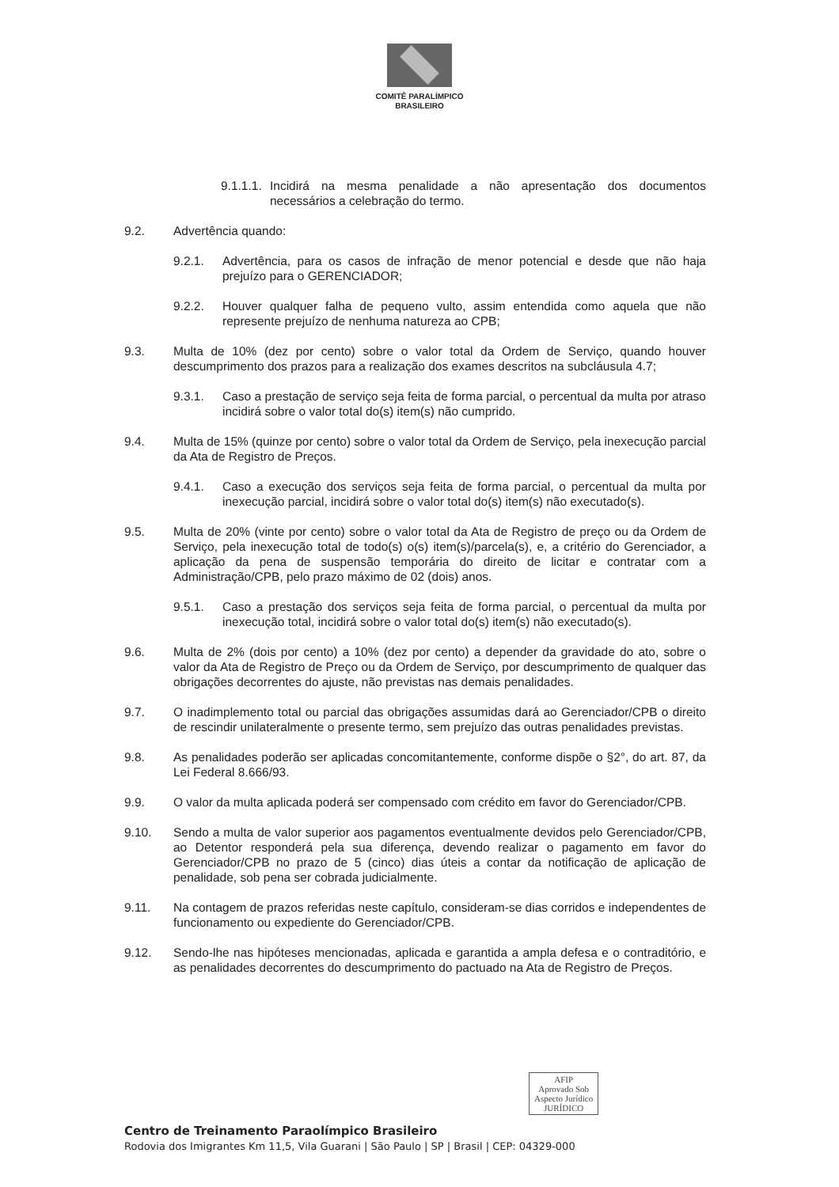COMITÊ PARALÍMPICO
BRASILEIRO
9.1.1.1. Incidirá na mesma penalidade a não apresentação dos documentos necessários a celebração do termo.
9.2. Advertência quando:
9.2.1. Advertência, para os casos de infração de menor potencial e desde que não haja prejuízo para o GERENCIADOR;
9.2.2. Houver qualquer falha de pequeno vulto, assim entendida como aquela que não represente prejuízo de nenhuma natureza ao CPB;
9.3. Multa de 10% (dez por cento) sobre o valor total da Ordem de Serviço, quando houver descumprimento dos prazos para a realização dos exames descritos na subcláusula 4.7;
9.3.1. Caso a prestação de serviço seja feita de forma parcial, o percentual da multa por atraso incidirá sobre o valor total do(s) item(s) não cumprido.
9.4. Multa de 15% (quinze por cento) sobre o valor total da Ordem de Serviço, pela inexecução parcial da Ata de Registro de Preços.
9.4.1. Caso a execução dos serviços seja feita de forma parcial, o percentual da multa por inexecução parcial, incidirá sobre o valor total do(s) item(s) não executado(s).
9.5. Multa de 20% (vinte por cento) sobre o valor total da Ata de Registro de preço ou da Ordem de Serviço, pela inexecução total de todo(s) o(s) item(s)/parcela(s), e, a critério do Gerenciador, a aplicação da pena de suspensão temporária do direito de licitar e contratar com a Administração/CPB, pelo prazo máximo de 02 (dois) anos.
9.5.1. Caso a prestação dos serviços seja feita de forma parcial, o percentual da multa por inexecução total, incidirá sobre o valor total do(s) item(s) não executado(s).
9.6. Multa de 2% (dois por cento) a 10% (dez por cento) a depender da gravidade do ato, sobre o valor da Ata de Registro de Preço ou da Ordem de Serviço, por descumprimento de qualquer das obrigações decorrentes do ajuste, não previstas nas demais penalidades.
9.7. O inadimplemento total ou parcial das obrigações assumidas dará ao Gerenciador/CPB o direito de rescindir unilateralmente o presente termo, sem prejuízo das outras penalidades previstas.
9.8. As penalidades poderão ser aplicadas concomitantemente, conforme dispõe o §2°, do art. 87, da Lei Federal 8.666/93.
9.9. O valor da multa aplicada poderá ser compensado com crédito em favor do Gerenciador/CPB.
9.10. Sendo a multa de valor superior aos pagamentos eventualmente devidos pelo Gerenciador/CPB, ao Detentor responderá pela sua diferença, devendo realizar o pagamento em favor do Gerenciador/CPB no prazo de 5 (cinco) dias úteis a contar da notificação de aplicação de penalidade, sob pena ser cobrada judicialmente.
9.11. Na contagem de prazos referidas neste capítulo, consideram-se dias corridos e independentes de funcionamento ou expediente do Gerenciador/CPB.
9.12. Sendo-lhe nas hipóteses mencionadas, aplicada e garantida a ampla defesa e o contraditório, e as penalidades decorrentes do descumprimento do pactuado na Ata de Registro de Preços.
AFIP
Aprovado Sob
Aspecto Jurídico
JURÍDICO
Centro de Treinamento Paraolímpico Brasileiro
Rodovia dos Imigrantes Km 11,5, Vila Guarani | São Paulo | SP | Brasil | CEP: 04329-000